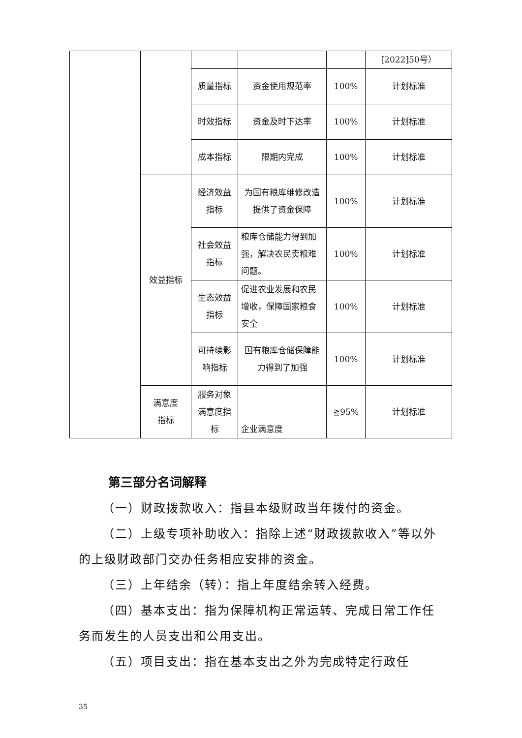| | | | | | [2022]50号） |
| | | 质量指标 | 资金使用规范率 | 100% | 计划标准 |
| | | 时效指标 | 资金及时下达率 | 100% | 计划标准 |
| | | 成本指标 | 限期内完成 | 100% | 计划标准 |
| | 效益指标 | 经济效益 指标 | 为国有粮库维修改造提供了资金保障 | 100% | 计划标准 |
| | | 社会效益 指标 | 粮库仓储能力得到加强，解决农民卖粮难问题。 | 100% | 计划标准 |
| | | 生态效益 指标 | 促进农业发展和农民增收，保障国家粮食安全 | 100% | 计划标准 |
| | | 可持续影响指标 | 国有粮库仓储保障能力得到了加强 | 100% | 计划标准 |
| | 满意度 指标 | 服务对象满意度指标 | 企业满意度 | ≧95% | 计划标准 |
第三部分名词解释
（一）财政拨款收入：指县本级财政当年拨付的资金。
（二）上级专项补助收入：指除上述“财政拨款收入”等以外的上级财政部门交办任务相应安排的资金。
（三）上年结余（转）：指上年度结余转入经费。
（四）基本支出：指为保障机构正常运转、完成日常工作任务而发生的人员支出和公用支出。
（五）项目支出：指在基本支出之外为完成特定行政任
35